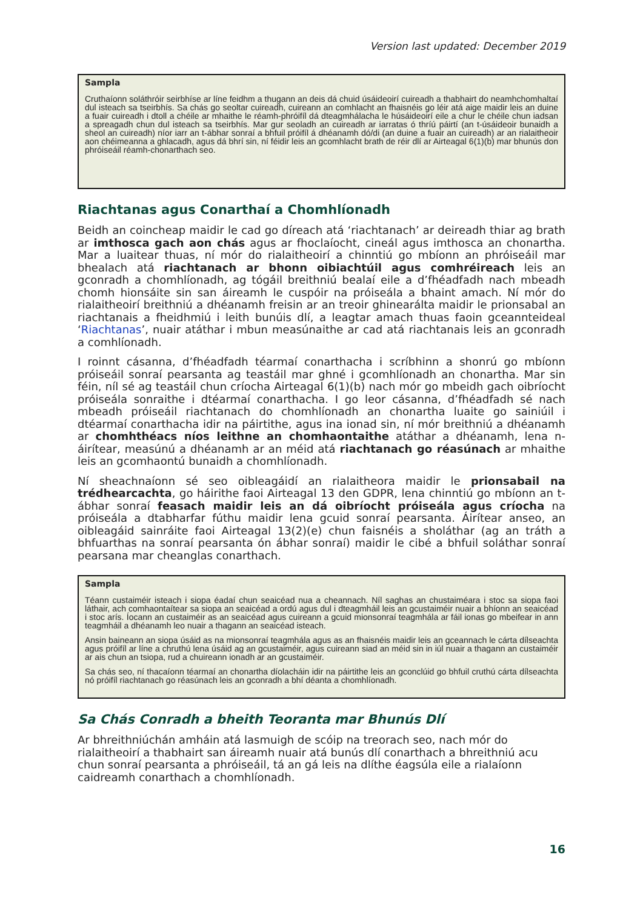Version last updated: December 2019
Sampla
Cruthaíonn soláthróir seirbhíse ar líne feidhm a thugann an deis dá chuid úsáideoirí cuireadh a thabhairt do neamhchomhaltaí dul isteach sa tseirbhís. Sa chás go seoltar cuireadh, cuireann an comhlacht an fhaisnéis go léir atá aige maidir leis an duine a fuair cuireadh i dtoll a chéile ar mhaithe le réamh-phróifíl dá dteagmhálacha le húsáideoirí eile a chur le chéile chun iadsan a spreagadh chun dul isteach sa tseirbhís. Mar gur seoladh an cuireadh ar iarratas ó thríú páirtí (an t-úsáideoir bunaidh a sheol an cuireadh) níor iarr an t-ábhar sonraí a bhfuil próifíl á dhéanamh dó/di (an duine a fuair an cuireadh) ar an rialaitheoir aon chéimeanna a ghlacadh, agus dá bhrí sin, ní féidir leis an gcomhlacht brath de réir dlí ar Airteagal 6(1)(b) mar bhunús don phróiseáil réamh-chonarthach seo.
Riachtanas agus Conarthaí a Chomhlíonadh
Beidh an coincheap maidir le cad go díreach atá ‘riachtanach’ ar deireadh thiar ag brath ar imthosca gach aon chás agus ar fhoclaíocht, cineál agus imthosca an chonartha. Mar a luaitear thuas, ní mór do rialaitheoirí a chinntiú go mbíonn an phróiseáil mar bhealach atá riachtanach ar bhonn oibiachtúil agus comhréireach leis an gconradh a chomhlíonadh, ag tógáil breithniú bealaí eile a d’fhéadfadh nach mbeadh chomh hionsáite sin san áireamh le cuspóir na próiseála a bhaint amach. Ní mór do rialaitheoirí breithniú a dhéanamh freisin ar an treoir ghinearálta maidir le prionsabal an riachtanais a fheidhmiú i leith bunúis dlí, a leagtar amach thuas faoin gceannteideal ‘Riachtanas’, nuair atáthar i mbun measúnaithe ar cad atá riachtanais leis an gconradh a comhlíonadh.
I roinnt cásanna, d’fhéadfadh téarmaí conarthacha i scríbhinn a shonrú go mbíonn próiseáil sonraí pearsanta ag teastáil mar ghné i gcomhlíonadh an chonartha. Mar sin féin, níl sé ag teastáil chun críocha Airteagal 6(1)(b) nach mór go mbeidh gach oibríocht próiseála sonraithe i dtéarmaí conarthacha. I go leor cásanna, d’fhéadfadh sé nach mbeadh próiseáil riachtanach do chomhlíonadh an chonartha luaite go sainiúil i dtéarmaí conarthacha idir na páirtithe, agus ina ionad sin, ní mór breithniú a dhéanamh ar chomhthéacs níos leithne an chomhaontaithe atáthar a dhéanamh, lena n-áirítear, measúnú a dhéanamh ar an méid atá riachtanach go réasúnach ar mhaithe leis an gcomhaontú bunaidh a chomhlíonadh.
Ní sheachnaíonn sé seo oibleagáidí an rialaitheora maidir le prionsabail na trédhearcachta, go háirithe faoi Airteagal 13 den GDPR, lena chinntiú go mbíonn an t-ábhar sonraí feasach maidir leis an dá oibríocht próiseála agus críocha na próiseála a dtabharfar fúthu maidir lena gcuid sonraí pearsanta. Áirítear anseo, an oibleagáid sainráite faoi Airteagal 13(2)(e) chun faisnéis a sholáthar (ag an tráth a bhfuarthas na sonraí pearsanta ón ábhar sonraí) maidir le cibé a bhfuil soláthar sonraí pearsana mar cheanglas conarthach.
Sampla
Téann custaiméir isteach i siopa éadaí chun seaicéad nua a cheannach. Níl saghas an chustaiméara i stoc sa siopa faoi láthair, ach comhaontaítear sa siopa an seaicéad a ordú agus dul i dteagmháil leis an gcustaiméir nuair a bhíonn an seaicéad i stoc arís. Íocann an custaiméir as an seaicéad agus cuireann a gcuid mionsonraí teagmhála ar fáil ionas go mbeifear in ann teagmháil a dhéanamh leo nuair a thagann an seaicéad isteach.
Ansin baineann an siopa úsáid as na mionsonraí teagmhála agus as an fhaisnéis maidir leis an gceannach le cárta dílseachta agus próifíl ar líne a chruthú lena úsáid ag an gcustaiméir, agus cuireann siad an méid sin in iúl nuair a thagann an custaiméir ar ais chun an tsiopa, rud a chuireann ionadh ar an gcustaiméir.
Sa chás seo, ní thacaíonn téarmaí an chonartha díolacháin idir na páirtithe leis an gconclúid go bhfuil cruthú cárta dílseachta nó próifíl riachtanach go réasúnach leis an gconradh a bhí déanta a chomhlíonadh.
Sa Chás Conradh a bheith Teoranta mar Bhunús Dlí
Ar bhreithniúchán amháin atá lasmuigh de scóip na treorach seo, nach mór do rialaitheoirí a thabhairt san áireamh nuair atá bunús dlí conarthach a bhreithniú acu chun sonraí pearsanta a phróiseáil, tá an gá leis na dlíthe éagsúla eile a rialaíonn caidreamh conarthach a chomhlíonadh.
16